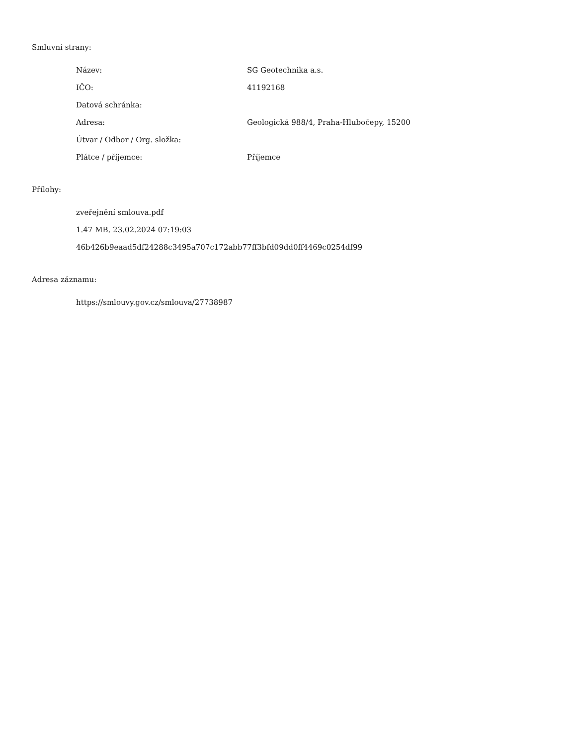Smluvní strany:
| Název: | SG Geotechnika a.s. |
| IČO: | 41192168 |
| Datová schránka: | |
| Adresa: | Geologická 988/4, Praha-Hlubočepy, 15200 |
| Útvar / Odbor / Org. složka: | |
| Plátce / příjemce: | Příjemce |
Přílohy:
zveřejnění smlouva.pdf
1.47 MB, 23.02.2024 07:19:03
46b426b9eaad5df24288c3495a707c172abb77ff3bfd09dd0ff4469c0254df99
Adresa záznamu:
https://smlouvy.gov.cz/smlouva/27738987